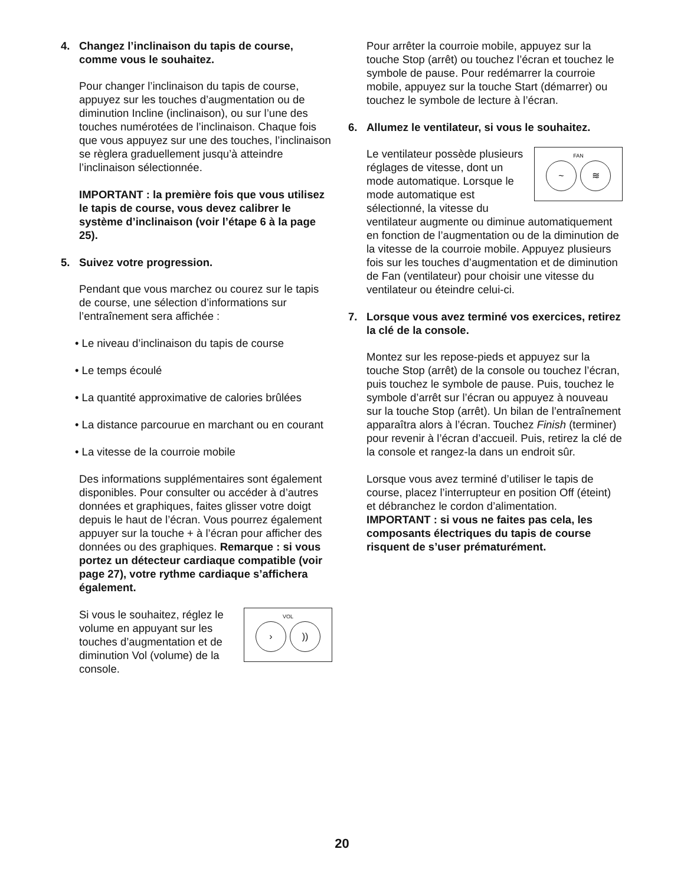4. Changez l’inclinaison du tapis de course, comme vous le souhaitez.
Pour changer l’inclinaison du tapis de course, appuyez sur les touches d’augmentation ou de diminution Incline (inclinaison), ou sur l’une des touches numérotées de l’inclinaison. Chaque fois que vous appuyez sur une des touches, l’inclinaison se règlera graduellement jusqu’à atteindre l’inclinaison sélectionnée.
IMPORTANT : la première fois que vous utilisez le tapis de course, vous devez calibrer le système d’inclinaison (voir l’étape 6 à la page 25).
5. Suivez votre progression.
Pendant que vous marchez ou courez sur le tapis de course, une sélection d’informations sur l’entraînement sera affichée :
• Le niveau d’inclinaison du tapis de course
• Le temps écoulé
• La quantité approximative de calories brûlées
• La distance parcourue en marchant ou en courant
• La vitesse de la courroie mobile
Des informations supplémentaires sont également disponibles. Pour consulter ou accéder à d’autres données et graphiques, faites glisser votre doigt depuis le haut de l’écran. Vous pourrez également appuyer sur la touche + à l’écran pour afficher des données ou des graphiques. Remarque : si vous portez un détecteur cardiaque compatible (voir page 27), votre rythme cardiaque s’affichera également.
VOL
›)) Si vous le souhaitez, réglez le volume en appuyant sur les touches d’augmentation et de diminution Vol (volume) de la console.
Pour arrêter la courroie mobile, appuyez sur la touche Stop (arrêt) ou touchez l’écran et touchez le symbole de pause. Pour redémarrer la courroie mobile, appuyez sur la touche Start (démarrer) ou touchez le symbole de lecture à l’écran.
6. Allumez le ventilateur, si vous le souhaitez.
FAN
~ ≋ Le ventilateur possède plusieurs réglages de vitesse, dont un mode automatique. Lorsque le mode automatique est sélectionné, la vitesse du ventilateur augmente ou diminue automatiquement en fonction de l’augmentation ou de la diminution de la vitesse de la courroie mobile. Appuyez plusieurs fois sur les touches d’augmentation et de diminution de Fan (ventilateur) pour choisir une vitesse du ventilateur ou éteindre celui-ci.
7. Lorsque vous avez terminé vos exercices, retirez la clé de la console.
Montez sur les repose-pieds et appuyez sur la touche Stop (arrêt) de la console ou touchez l’écran, puis touchez le symbole de pause. Puis, touchez le symbole d’arrêt sur l’écran ou appuyez à nouveau sur la touche Stop (arrêt). Un bilan de l’entraînement apparaîtra alors à l’écran. Touchez Finish (terminer) pour revenir à l’écran d’accueil. Puis, retirez la clé de la console et rangez-la dans un endroit sûr.
Lorsque vous avez terminé d’utiliser le tapis de course, placez l’interrupteur en position Off (éteint) et débranchez le cordon d’alimentation. IMPORTANT : si vous ne faites pas cela, les composants électriques du tapis de course risquent de s’user prématurément.
20